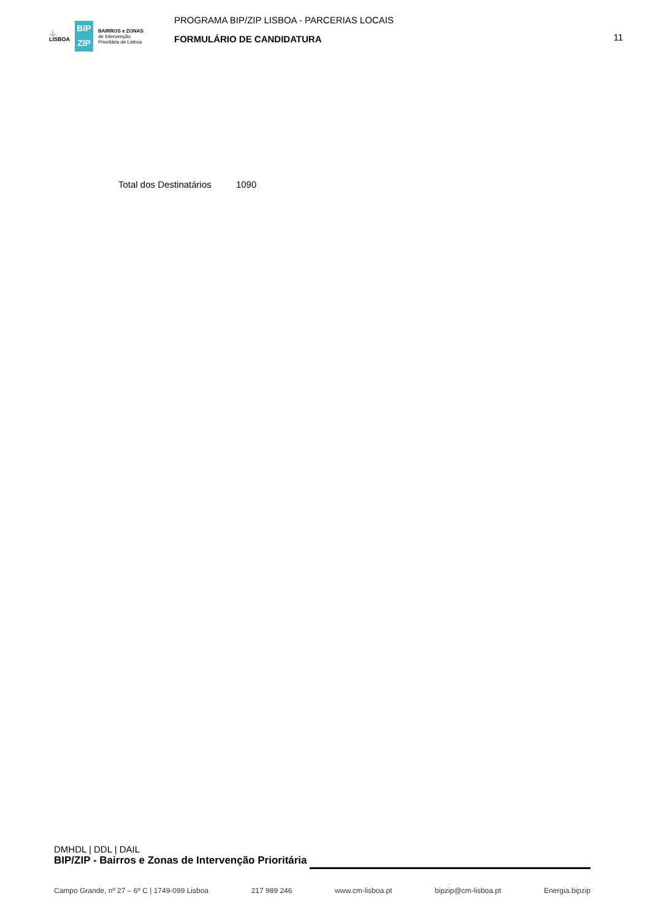⚓
LISBOA
BIP
ZIP
BAIRROS e ZONAS
de Intervenção
Prioritária de Lisboa
PROGRAMA BIP/ZIP LISBOA - PARCERIAS LOCAIS
FORMULÁRIO DE CANDIDATURA
11
Total dos Destinatários 1090
DMHDL | DDL | DAIL
BIP/ZIP - Bairros e Zonas de Intervenção Prioritária
Campo Grande, nº 27 – 6º C | 1749-099 Lisboa 217 989 246 www.cm-lisboa.pt bipzip@cm-lisboa.pt Energia.bipzip